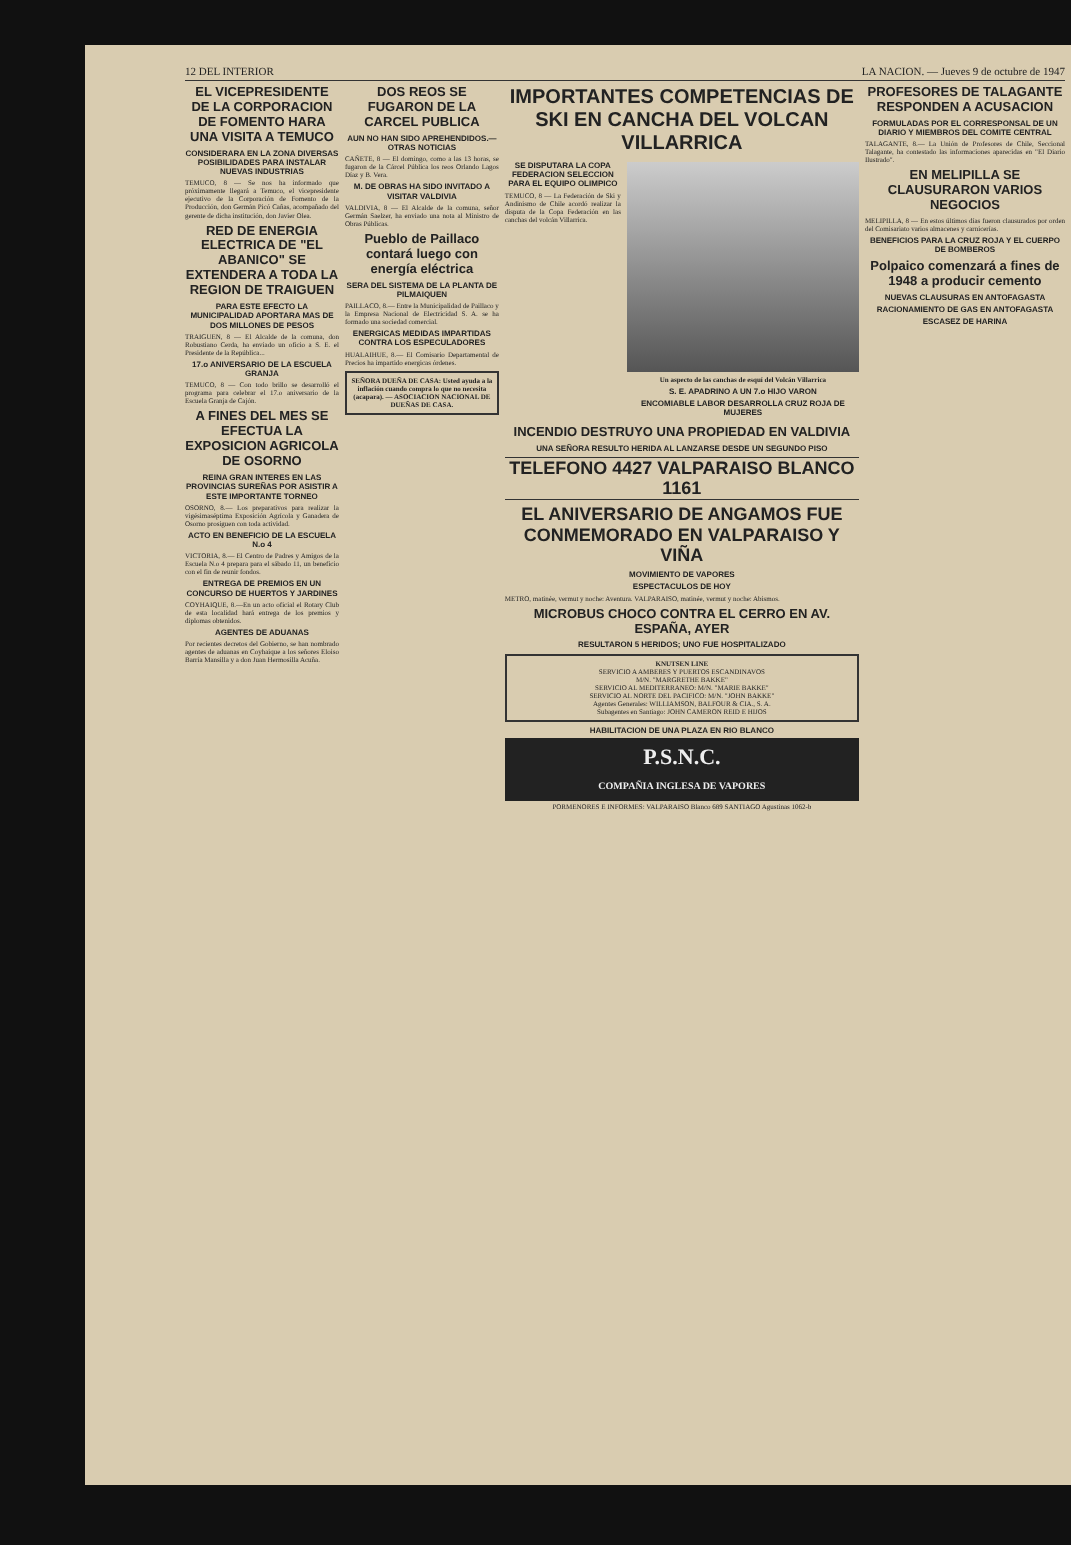12 DEL INTERIOR LA NACION. — Jueves 9 de octubre de 1947
EL VICEPRESIDENTE DE LA CORPORACION DE FOMENTO HARA UNA VISITA A TEMUCO
CONSIDERARA EN LA ZONA DIVERSAS POSIBILIDADES PARA INSTALAR NUEVAS INDUSTRIAS
TEMUCO, 8 — Se nos ha informado que próximamente llegará a Temuco, el vicepresidente ejecutivo de la Corporación de Fomento de la Producción, don Germán Picó Cañas, acompañado del gerente de dicha institución, don Javier Olea.
RED DE ENERGIA ELECTRICA DE "EL ABANICO" SE EXTENDERA A TODA LA REGION DE TRAIGUEN
PARA ESTE EFECTO LA MUNICIPALIDAD APORTARA MAS DE DOS MILLONES DE PESOS
TRAIGUEN, 8 — El Alcalde de la comuna, don Robustiano Cerda, ha enviado un oficio a S. E. el Presidente de la República...
17.o ANIVERSARIO DE LA ESCUELA GRANJA
TEMUCO, 8 — Con todo brillo se desarrolló el programa para celebrar el 17.o aniversario de la Escuela Granja de Cajón.
A FINES DEL MES SE EFECTUA LA EXPOSICION AGRICOLA DE OSORNO
REINA GRAN INTERES EN LAS PROVINCIAS SUREÑAS POR ASISTIR A ESTE IMPORTANTE TORNEO
OSORNO, 8.— Los preparativos para realizar la vigésimaséptima Exposición Agrícola y Ganadera de Osorno prosiguen con toda actividad.
ACTO EN BENEFICIO DE LA ESCUELA N.o 4
VICTORIA, 8.— El Centro de Padres y Amigos de la Escuela N.o 4 prepara para el sábado 11, un beneficio con el fin de reunir fondos.
ENTREGA DE PREMIOS EN UN CONCURSO DE HUERTOS Y JARDINES
COYHAIQUE, 8.—En un acto oficial el Rotary Club de esta localidad hará entrega de los premios y diplomas obtenidos.
AGENTES DE ADUANAS
Por recientes decretos del Gobierno, se han nombrado agentes de aduanas en Coyhaique a los señores Eloiso Barría Mansilla y a don Juan Hermosilla Acuña.
DOS REOS SE FUGARON DE LA CARCEL PUBLICA
AUN NO HAN SIDO APREHENDIDOS.— OTRAS NOTICIAS
CAÑETE, 8 — El domingo, como a las 13 horas, se fugaron de la Cárcel Pública los reos Orlando Lagos Díaz y B. Vera.
M. DE OBRAS HA SIDO INVITADO A VISITAR VALDIVIA
VALDIVIA, 8 — El Alcalde de la comuna, señor Germán Saelzer, ha enviado una nota al Ministro de Obras Públicas.
Pueblo de Paillaco contará luego con energía eléctrica
SERA DEL SISTEMA DE LA PLANTA DE PILMAIQUEN
PAILLACO, 8.— Entre la Municipalidad de Paillaco y la Empresa Nacional de Electricidad S. A. se ha formado una sociedad comercial.
ENERGICAS MEDIDAS IMPARTIDAS CONTRA LOS ESPECULADORES
HUALAIHUE, 8.— El Comisario Departamental de Precios ha impartido energicas órdenes.
SEÑORA DUEÑA DE CASA: Usted ayuda a la inflación cuando compra lo que no necesita (acapara). — ASOCIACION NACIONAL DE DUEÑAS DE CASA.
IMPORTANTES COMPETENCIAS DE SKI EN CANCHA DEL VOLCAN VILLARRICA
SE DISPUTARA LA COPA FEDERACION SELECCION PARA EL EQUIPO OLIMPICO
TEMUCO, 8 — La Federación de Ski y Andinismo de Chile acordó realizar la disputa de la Copa Federación en las canchas del volcán Villarrica.
Un aspecto de las canchas de esquí del Volcán Villarrica
S. E. APADRINO A UN 7.o HIJO VARON
ENCOMIABLE LABOR DESARROLLA CRUZ ROJA DE MUJERES
INCENDIO DESTRUYO UNA PROPIEDAD EN VALDIVIA
UNA SEÑORA RESULTO HERIDA AL LANZARSE DESDE UN SEGUNDO PISO
TELEFONO 4427 VALPARAISO BLANCO 1161
EL ANIVERSARIO DE ANGAMOS FUE CONMEMORADO EN VALPARAISO Y VIÑA
MOVIMIENTO DE VAPORES
ESPECTACULOS DE HOY
METRO, matinée, vermut y noche: Aventura. VALPARAISO, matinée, vermut y noche: Abismos.
MICROBUS CHOCO CONTRA EL CERRO EN AV. ESPAÑA, AYER
RESULTARON 5 HERIDOS; UNO FUE HOSPITALIZADO
KNUTSEN LINE
SERVICIO A AMBERES Y PUERTOS ESCANDINAVOS
M/N. "MARGRETHE BAKKE"
SERVICIO AL MEDITERRANEO: M/N. "MARIE BAKKE"
SERVICIO AL NORTE DEL PACIFICO: M/N. "JOHN BAKKE"
Agentes Generales: WILLIAMSON, BALFOUR & CIA., S. A.
Subagentes en Santiago: JOHN CAMERON REID E HIJOS
HABILITACION DE UNA PLAZA EN RIO BLANCO
P.S.N.C.
COMPAÑIA INGLESA DE VAPORES
PORMENORES E INFORMES: VALPARAISO Blanco 689 SANTIAGO Agustinas 1062-b
PROFESORES DE TALAGANTE RESPONDEN A ACUSACION
FORMULADAS POR EL CORRESPONSAL DE UN DIARIO Y MIEMBROS DEL COMITE CENTRAL
TALAGANTE, 8.— La Unión de Profesores de Chile, Seccional Talagante, ha contestado las informaciones aparecidas en "El Diario Ilustrado".
EN MELIPILLA SE CLAUSURARON VARIOS NEGOCIOS
MELIPILLA, 8 — En estos últimos días fueron clausurados por orden del Comisariato varios almacenes y carnicerías.
BENEFICIOS PARA LA CRUZ ROJA Y EL CUERPO DE BOMBEROS
Polpaico comenzará a fines de 1948 a producir cemento
NUEVAS CLAUSURAS EN ANTOFAGASTA
RACIONAMIENTO DE GAS EN ANTOFAGASTA
ESCASEZ DE HARINA